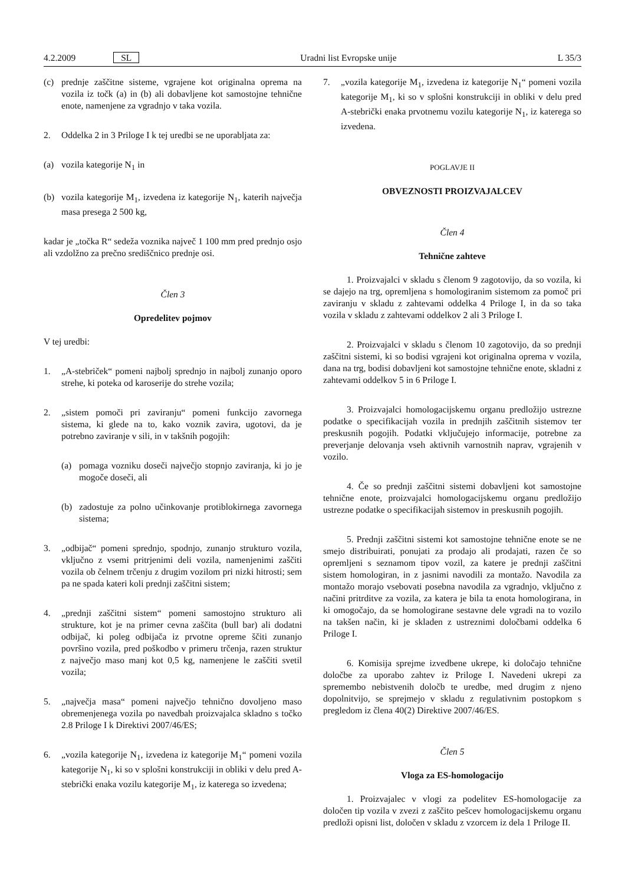4.2.2009 SL Uradni list Evropske unije L 35/3
(c) prednje zaščitne sisteme, vgrajene kot originalna oprema na vozila iz točk (a) in (b) ali dobavljene kot samostojne tehnične enote, namenjene za vgradnjo v taka vozila.
2. Oddelka 2 in 3 Priloge I k tej uredbi se ne uporabljata za:
(a) vozila kategorije N<sub>1</sub> in
(b) vozila kategorije M<sub>1</sub>, izvedena iz kategorije N<sub>1</sub>, katerih največja masa presega 2 500 kg,
kadar je „točka R“ sedeža voznika največ 1 100 mm pred prednjo osjo ali vzdolžno za prečno središčnico prednje osi.
Člen 3
Opredelitev pojmov
V tej uredbi:
1. „A-stebriček“ pomeni najbolj sprednjo in najbolj zunanjo oporo strehe, ki poteka od karoserije do strehe vozila;
2. „sistem pomoči pri zaviranju“ pomeni funkcijo zavornega sistema, ki glede na to, kako voznik zavira, ugotovi, da je potrebno zaviranje v sili, in v takšnih pogojih:
(a) pomaga vozniku doseči največjo stopnjo zaviranja, ki jo je mogoče doseči, ali
(b) zadostuje za polno učinkovanje protiblokirnega zavornega sistema;
3. „odbijač“ pomeni sprednjo, spodnjo, zunanjo strukturo vozila, vključno z vsemi pritrjenimi deli vozila, namenjenimi zaščiti vozila ob čelnem trčenju z drugim vozilom pri nizki hitrosti; sem pa ne spada kateri koli prednji zaščitni sistem;
4. „prednji zaščitni sistem“ pomeni samostojno strukturo ali strukture, kot je na primer cevna zaščita (bull bar) ali dodatni odbijač, ki poleg odbijača iz prvotne opreme ščiti zunanjo površino vozila, pred poškodbo v primeru trčenja, razen struktur z največjo maso manj kot 0,5 kg, namenjene le zaščiti svetil vozila;
5. „največja masa“ pomeni največjo tehnično dovoljeno maso obremenjenega vozila po navedbah proizvajalca skladno s točko 2.8 Priloge I k Direktivi 2007/46/ES;
6. „vozila kategorije N<sub>1</sub>, izvedena iz kategorije M<sub>1</sub>“ pomeni vozila kategorije N<sub>1</sub>, ki so v splošni konstrukciji in obliki v delu pred A-stebrički enaka vozilu kategorije M<sub>1</sub>, iz katerega so izvedena;
7. „vozila kategorije M<sub>1</sub>, izvedena iz kategorije N<sub>1</sub>“ pomeni vozila kategorije M<sub>1</sub>, ki so v splošni konstrukciji in obliki v delu pred A-stebrički enaka prvotnemu vozilu kategorije N<sub>1</sub>, iz katerega so izvedena.
POGLAVJE II
OBVEZNOSTI PROIZVAJALCEV
Člen 4
Tehnične zahteve
1. Proizvajalci v skladu s členom 9 zagotovijo, da so vozila, ki se dajejo na trg, opremljena s homologiranim sistemom za pomoč pri zaviranju v skladu z zahtevami oddelka 4 Priloge I, in da so taka vozila v skladu z zahtevami oddelkov 2 ali 3 Priloge I.
2. Proizvajalci v skladu s členom 10 zagotovijo, da so prednji zaščitni sistemi, ki so bodisi vgrajeni kot originalna oprema v vozila, dana na trg, bodisi dobavljeni kot samostojne tehnične enote, skladni z zahtevami oddelkov 5 in 6 Priloge I.
3. Proizvajalci homologacijskemu organu predložijo ustrezne podatke o specifikacijah vozila in prednjih zaščitnih sistemov ter preskusnih pogojih. Podatki vključujejo informacije, potrebne za preverjanje delovanja vseh aktivnih varnostnih naprav, vgrajenih v vozilo.
4. Če so prednji zaščitni sistemi dobavljeni kot samostojne tehnične enote, proizvajalci homologacijskemu organu predložijo ustrezne podatke o specifikacijah sistemov in preskusnih pogojih.
5. Prednji zaščitni sistemi kot samostojne tehnične enote se ne smejo distribuirati, ponujati za prodajo ali prodajati, razen če so opremljeni s seznamom tipov vozil, za katere je prednji zaščitni sistem homologiran, in z jasnimi navodili za montažo. Navodila za montažo morajo vsebovati posebna navodila za vgradnjo, vključno z načini pritrditve za vozila, za katera je bila ta enota homologirana, in ki omogočajo, da se homologirane sestavne dele vgradi na to vozilo na takšen način, ki je skladen z ustreznimi določbami oddelka 6 Priloge I.
6. Komisija sprejme izvedbene ukrepe, ki določajo tehnične določbe za uporabo zahtev iz Priloge I. Navedeni ukrepi za spremembo nebistvenih določb te uredbe, med drugim z njeno dopolnitvijo, se sprejmejo v skladu z regulativnim postopkom s pregledom iz člena 40(2) Direktive 2007/46/ES.
Člen 5
Vloga za ES-homologacijo
1. Proizvajalec v vlogi za podelitev ES-homologacije za določen tip vozila v zvezi z zaščito pešcev homologacijskemu organu predloži opisni list, določen v skladu z vzorcem iz dela 1 Priloge II.